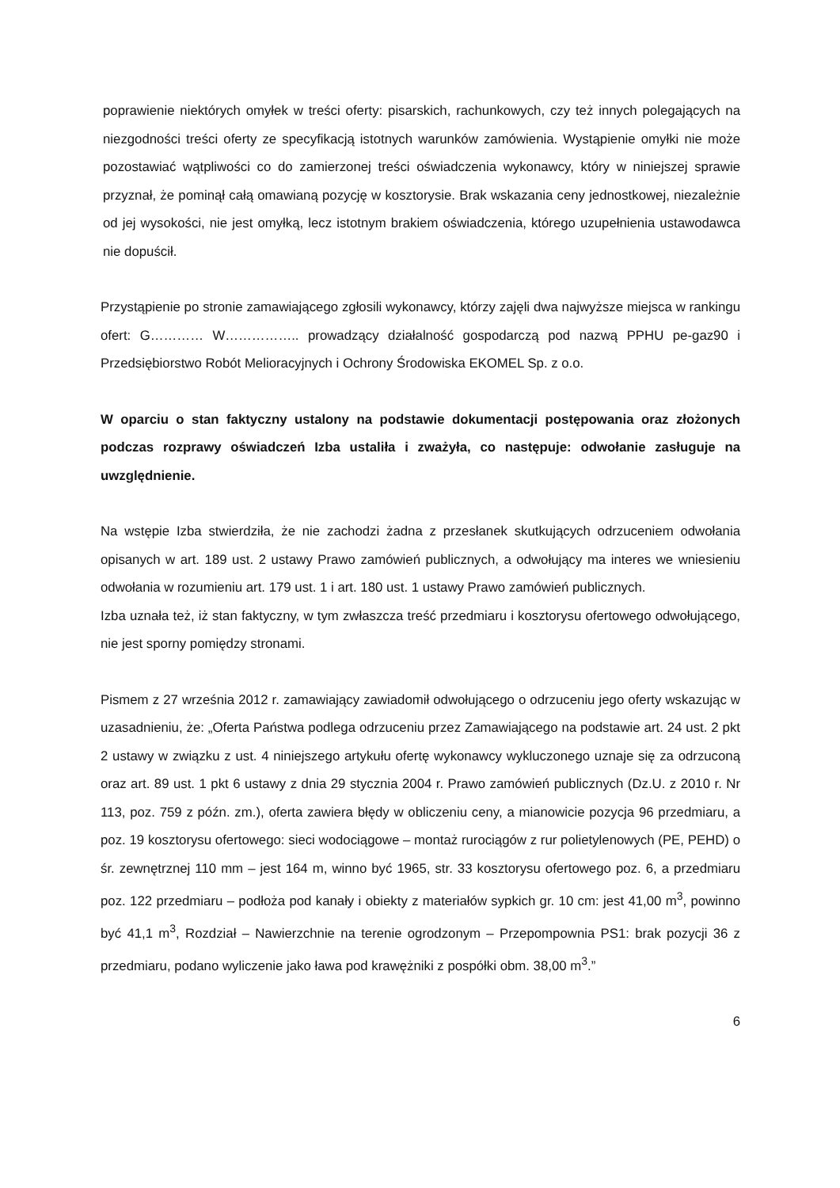poprawienie niektórych omyłek w treści oferty: pisarskich, rachunkowych, czy też innych polegających na niezgodności treści oferty ze specyfikacją istotnych warunków zamówienia. Wystąpienie omyłki nie może pozostawiać wątpliwości co do zamierzonej treści oświadczenia wykonawcy, który w niniejszej sprawie przyznał, że pominął całą omawianą pozycję w kosztorysie. Brak wskazania ceny jednostkowej, niezależnie od jej wysokości, nie jest omyłką, lecz istotnym brakiem oświadczenia, którego uzupełnienia ustawodawca nie dopuścił.
Przystąpienie po stronie zamawiającego zgłosili wykonawcy, którzy zajęli dwa najwyższe miejsca w rankingu ofert: G………… W…………….. prowadzący działalność gospodarczą pod nazwą PPHU pe-gaz90 i Przedsiębiorstwo Robót Melioracyjnych i Ochrony Środowiska EKOMEL Sp. z o.o.
W oparciu o stan faktyczny ustalony na podstawie dokumentacji postępowania oraz złożonych podczas rozprawy oświadczeń Izba ustaliła i zważyła, co następuje: odwołanie zasługuje na uwzględnienie.
Na wstępie Izba stwierdziła, że nie zachodzi żadna z przesłanek skutkujących odrzuceniem odwołania opisanych w art. 189 ust. 2 ustawy Prawo zamówień publicznych, a odwołujący ma interes we wniesieniu odwołania w rozumieniu art. 179 ust. 1 i art. 180 ust. 1 ustawy Prawo zamówień publicznych.
Izba uznała też, iż stan faktyczny, w tym zwłaszcza treść przedmiaru i kosztorysu ofertowego odwołującego, nie jest sporny pomiędzy stronami.
Pismem z 27 września 2012 r. zamawiający zawiadomił odwołującego o odrzuceniu jego oferty wskazując w uzasadnieniu, że: „Oferta Państwa podlega odrzuceniu przez Zamawiającego na podstawie art. 24 ust. 2 pkt 2 ustawy w związku z ust. 4 niniejszego artykułu ofertę wykonawcy wykluczonego uznaje się za odrzuconą oraz art. 89 ust. 1 pkt 6 ustawy z dnia 29 stycznia 2004 r. Prawo zamówień publicznych (Dz.U. z 2010 r. Nr 113, poz. 759 z późn. zm.), oferta zawiera błędy w obliczeniu ceny, a mianowicie pozycja 96 przedmiaru, a poz. 19 kosztorysu ofertowego: sieci wodociągowe – montaż rurociągów z rur polietylenowych (PE, PEHD) o śr. zewnętrznej 110 mm – jest 164 m, winno być 1965, str. 33 kosztorysu ofertowego poz. 6, a przedmiaru poz. 122 przedmiaru – podłoża pod kanały i obiekty z materiałów sypkich gr. 10 cm: jest 41,00 m<sup>3</sup>, powinno być 41,1 m<sup>3</sup>, Rozdział – Nawierzchnie na terenie ogrodzonym – Przepompownia PS1: brak pozycji 36 z przedmiaru, podano wyliczenie jako ława pod krawężniki z pospółki obm. 38,00 m<sup>3</sup>.”
6